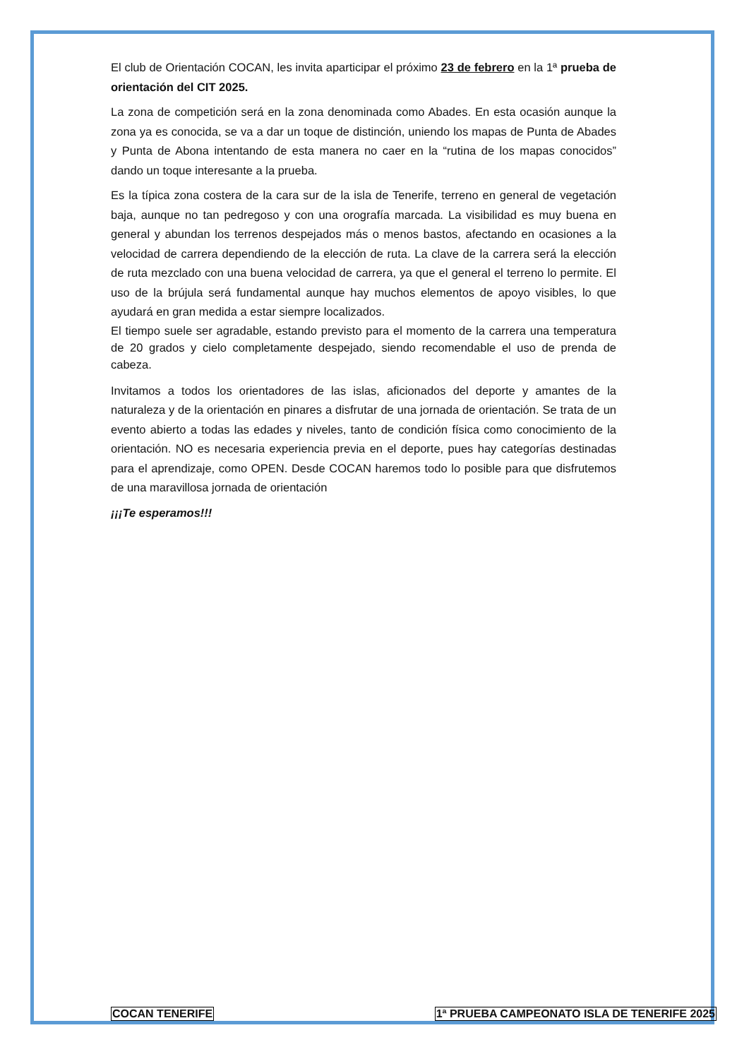El club de Orientación COCAN, les invita aparticipar el próximo 23 de febrero en la 1ª prueba de orientación del CIT 2025.
La zona de competición será en la zona denominada como Abades. En esta ocasión aunque la zona ya es conocida, se va a dar un toque de distinción, uniendo los mapas de Punta de Abades y Punta de Abona intentando de esta manera no caer en la “rutina de los mapas conocidos” dando un toque interesante a la prueba.
Es la típica zona costera de la cara sur de la isla de Tenerife, terreno en general de vegetación baja, aunque no tan pedregoso y con una orografía marcada. La visibilidad es muy buena en general y abundan los terrenos despejados más o menos bastos, afectando en ocasiones a la velocidad de carrera dependiendo de la elección de ruta. La clave de la carrera será la elección de ruta mezclado con una buena velocidad de carrera, ya que el general el terreno lo permite. El uso de la brújula será fundamental aunque hay muchos elementos de apoyo visibles, lo que ayudará en gran medida a estar siempre localizados.
El tiempo suele ser agradable, estando previsto para el momento de la carrera una temperatura de 20 grados y cielo completamente despejado, siendo recomendable el uso de prenda de cabeza.
Invitamos a todos los orientadores de las islas, aficionados del deporte y amantes de la naturaleza y de la orientación en pinares a disfrutar de una jornada de orientación. Se trata de un evento abierto a todas las edades y niveles, tanto de condición física como conocimiento de la orientación. NO es necesaria experiencia previa en el deporte, pues hay categorías destinadas para el aprendizaje, como OPEN. Desde COCAN haremos todo lo posible para que disfrutemos de una maravillosa jornada de orientación
¡¡¡Te esperamos!!!
COCAN TENERIFE 1ª PRUEBA CAMPEONATO ISLA DE TENERIFE 2025